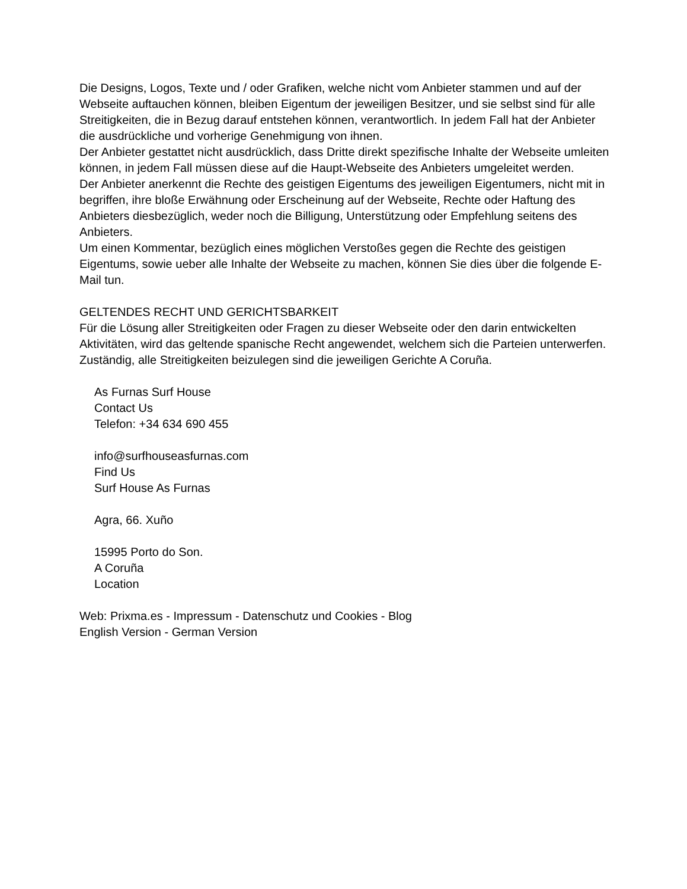Die Designs, Logos, Texte und / oder Grafiken, welche nicht vom Anbieter stammen und auf der Webseite auftauchen können, bleiben Eigentum der jeweiligen Besitzer, und sie selbst sind für alle Streitigkeiten, die in Bezug darauf entstehen können, verantwortlich. In jedem Fall hat der Anbieter die ausdrückliche und vorherige Genehmigung von ihnen.
Der Anbieter gestattet nicht ausdrücklich, dass Dritte direkt spezifische Inhalte der Webseite umleiten können, in jedem Fall müssen diese auf die Haupt-Webseite des Anbieters umgeleitet werden.
Der Anbieter anerkennt die Rechte des geistigen Eigentums des jeweiligen Eigentumers, nicht mit in begriffen, ihre bloße Erwähnung oder Erscheinung auf der Webseite, Rechte oder Haftung des Anbieters diesbezüglich, weder noch die Billigung, Unterstützung oder Empfehlung seitens des Anbieters.
Um einen Kommentar, bezüglich eines möglichen Verstoßes gegen die Rechte des geistigen Eigentums, sowie ueber alle Inhalte der Webseite zu machen, können Sie dies über die folgende E-Mail tun.
GELTENDES RECHT UND GERICHTSBARKEIT
Für die Lösung aller Streitigkeiten oder Fragen zu dieser Webseite oder den darin entwickelten Aktivitäten, wird das geltende spanische Recht angewendet, welchem sich die Parteien unterwerfen. Zuständig, alle Streitigkeiten beizulegen sind die jeweiligen Gerichte A Coruña.
As Furnas Surf House
Contact Us
Telefon: +34 634 690 455
info@surfhouseasfurnas.com
Find Us
Surf House As Furnas
Agra, 66. Xuño
15995 Porto do Son.
A Coruña
Location
Web: Prixma.es - Impressum - Datenschutz und Cookies - Blog
English Version - German Version